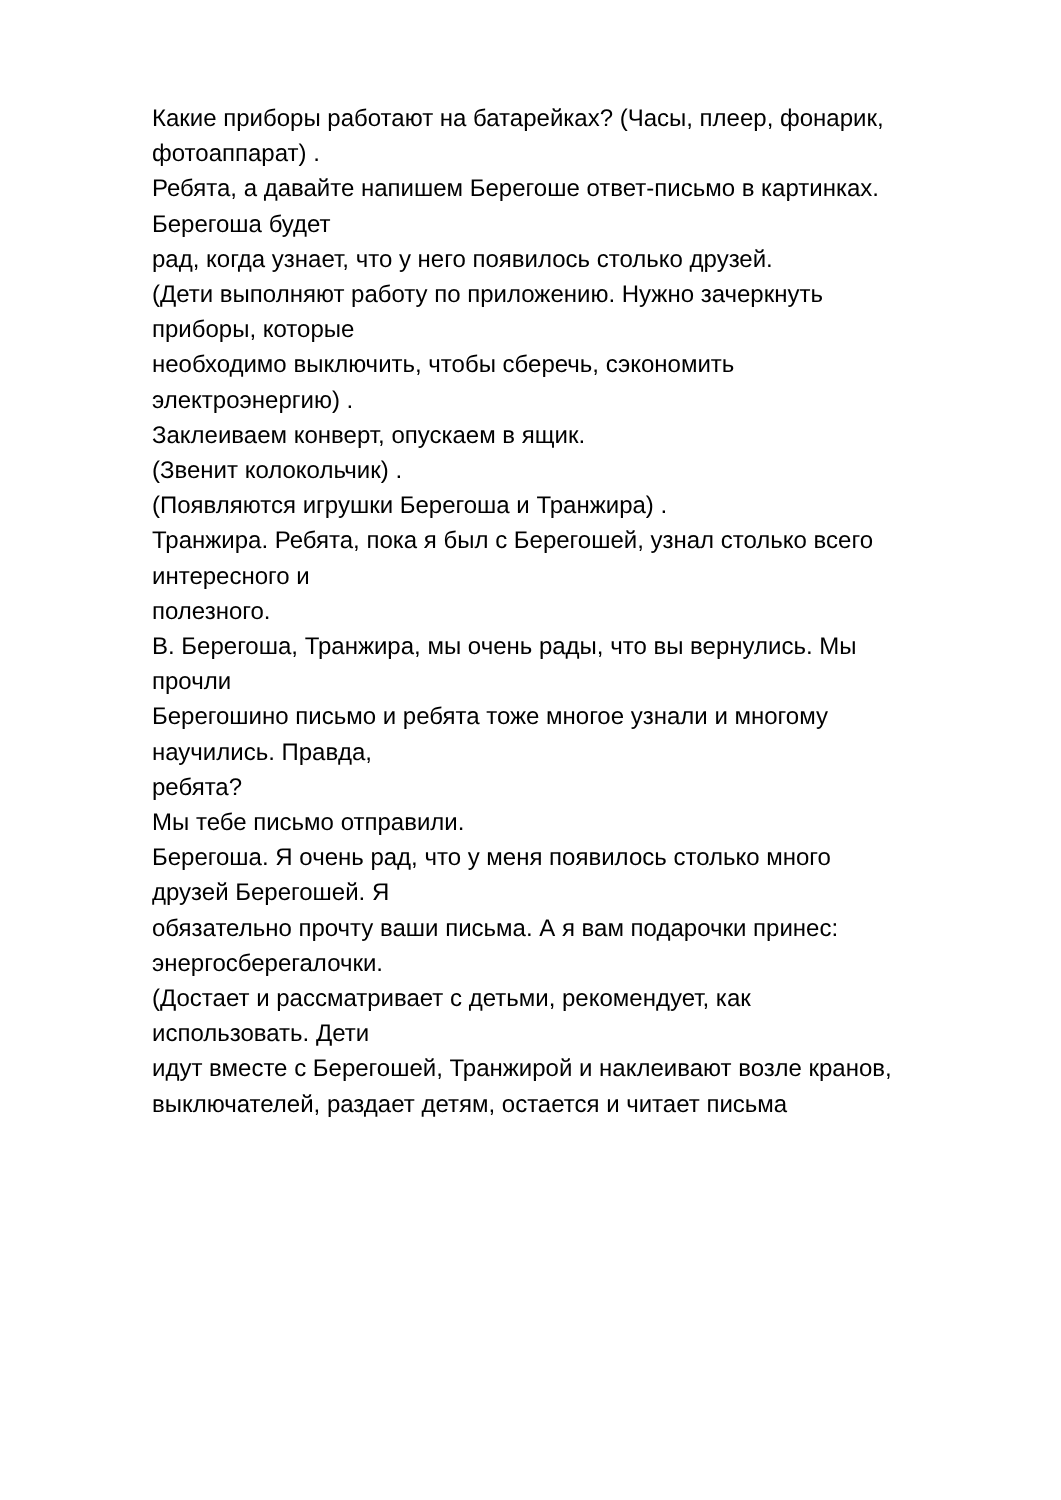Какие приборы работают на батарейках? (Часы, плеер, фонарик,
фотоаппарат) .
Ребята, а давайте напишем Берегоше ответ-письмо в картинках.
Берегоша будет
рад, когда узнает, что у него появилось столько друзей.
(Дети выполняют работу по приложению. Нужно зачеркнуть
приборы, которые
необходимо выключить, чтобы сберечь, сэкономить
электроэнергию) .
Заклеиваем конверт, опускаем в ящик.
(Звенит колокольчик) .
(Появляются игрушки Берегоша и Транжира) .
Транжира. Ребята, пока я был с Берегошей, узнал столько всего
интересного и
полезного.
В. Берегоша, Транжира, мы очень рады, что вы вернулись. Мы
прочли
Берегошино письмо и ребята тоже многое узнали и многому
научились. Правда,
ребята?
Мы тебе письмо отправили.
Берегоша. Я очень рад, что у меня появилось столько много
друзей Берегошей. Я
обязательно прочту ваши письма. А я вам подарочки принес:
энергосберегалочки.
(Достает и рассматривает с детьми, рекомендует, как
использовать. Дети
идут вместе с Берегошей, Транжирой и наклеивают возле кранов,
выключателей, раздает детям, остается и читает письма